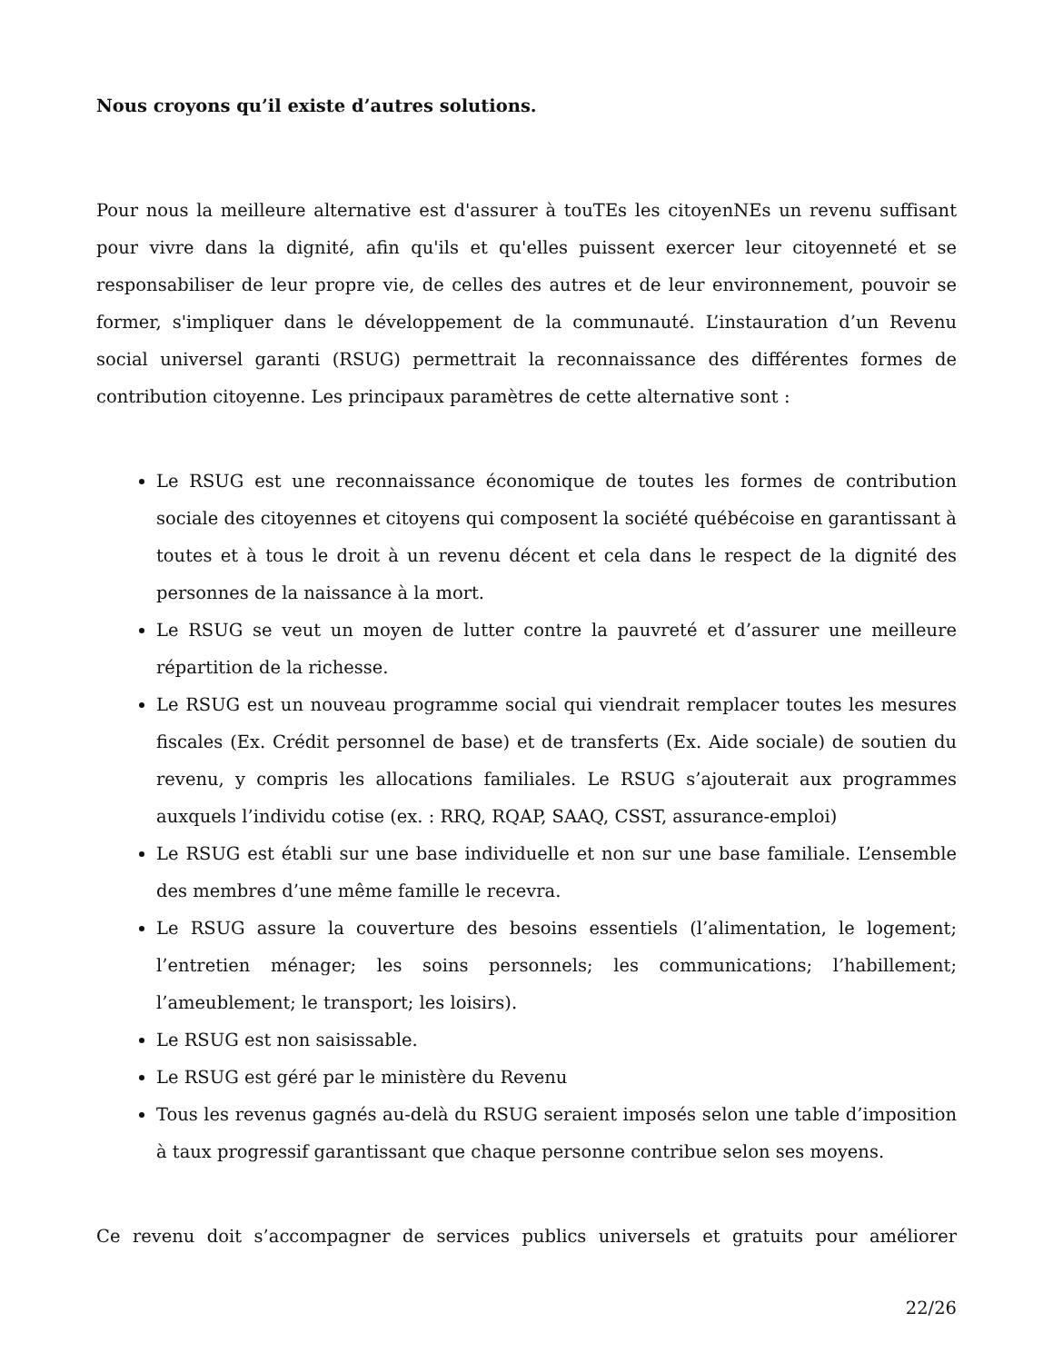Nous croyons qu’il existe d’autres solutions.
Pour nous la meilleure alternative est d'assurer à touTEs les citoyenNEs un revenu suffisant pour vivre dans la dignité, afin qu'ils et qu'elles puissent exercer leur citoyenneté et se responsabiliser de leur propre vie, de celles des autres et de leur environnement, pouvoir se former, s'impliquer dans le développement de la communauté. L’instauration d’un Revenu social universel garanti (RSUG) permettrait la reconnaissance des différentes formes de contribution citoyenne. Les principaux paramètres de cette alternative sont :
Le RSUG est une reconnaissance économique de toutes les formes de contribution sociale des citoyennes et citoyens qui composent la société québécoise en garantissant à toutes et à tous le droit à un revenu décent et cela dans le respect de la dignité des personnes de la naissance à la mort.
Le RSUG se veut un moyen de lutter contre la pauvreté et d’assurer une meilleure répartition de la richesse.
Le RSUG est un nouveau programme social qui viendrait remplacer toutes les mesures fiscales (Ex. Crédit personnel de base) et de transferts (Ex. Aide sociale) de soutien du revenu, y compris les allocations familiales. Le RSUG s’ajouterait aux programmes auxquels l’individu cotise (ex. : RRQ, RQAP, SAAQ, CSST, assurance-emploi)
Le RSUG est établi sur une base individuelle et non sur une base familiale. L’ensemble des membres d’une même famille le recevra.
Le RSUG assure la couverture des besoins essentiels (l’alimentation, le logement; l’entretien ménager; les soins personnels; les communications; l’habillement; l’ameublement; le transport; les loisirs).
Le RSUG est non saisissable.
Le RSUG est géré par le ministère du Revenu
Tous les revenus gagnés au-delà du RSUG seraient imposés selon une table d’imposition à taux progressif garantissant que chaque personne contribue selon ses moyens.
Ce revenu doit s’accompagner de services publics universels et gratuits pour améliorer
22/26